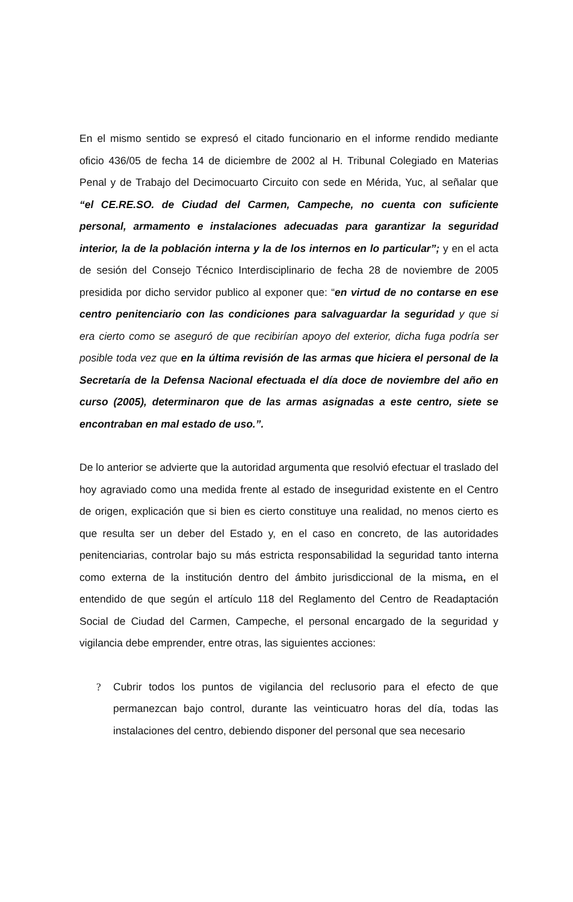En el mismo sentido se expresó el citado funcionario en el informe rendido mediante oficio 436/05 de fecha 14 de diciembre de 2002 al H. Tribunal Colegiado en Materias Penal y de Trabajo del Decimocuarto Circuito con sede en Mérida, Yuc, al señalar que “el CE.RE.SO. de Ciudad del Carmen, Campeche, no cuenta con suficiente personal, armamento e instalaciones adecuadas para garantizar la seguridad interior, la de la población interna y la de los internos en lo particular”; y en el acta de sesión del Consejo Técnico Interdisciplinario de fecha 28 de noviembre de 2005 presidida por dicho servidor publico al exponer que: “en virtud de no contarse en ese centro penitenciario con las condiciones para salvaguardar la seguridad y que si era cierto como se aseguró de que recibirían apoyo del exterior, dicha fuga podría ser posible toda vez que en la última revisión de las armas que hiciera el personal de la Secretaría de la Defensa Nacional efectuada el día doce de noviembre del año en curso (2005), determinaron que de las armas asignadas a este centro, siete se encontraban en mal estado de uso.”.
De lo anterior se advierte que la autoridad argumenta que resolvió efectuar el traslado del hoy agraviado como una medida frente al estado de inseguridad existente en el Centro de origen, explicación que si bien es cierto constituye una realidad, no menos cierto es que resulta ser un deber del Estado y, en el caso en concreto, de las autoridades penitenciarias, controlar bajo su más estricta responsabilidad la seguridad tanto interna como externa de la institución dentro del ámbito jurisdiccional de la misma, en el entendido de que según el artículo 118 del Reglamento del Centro de Readaptación Social de Ciudad del Carmen, Campeche, el personal encargado de la seguridad y vigilancia debe emprender, entre otras, las siguientes acciones:
? Cubrir todos los puntos de vigilancia del reclusorio para el efecto de que permanezcan bajo control, durante las veinticuatro horas del día, todas las instalaciones del centro, debiendo disponer del personal que sea necesario